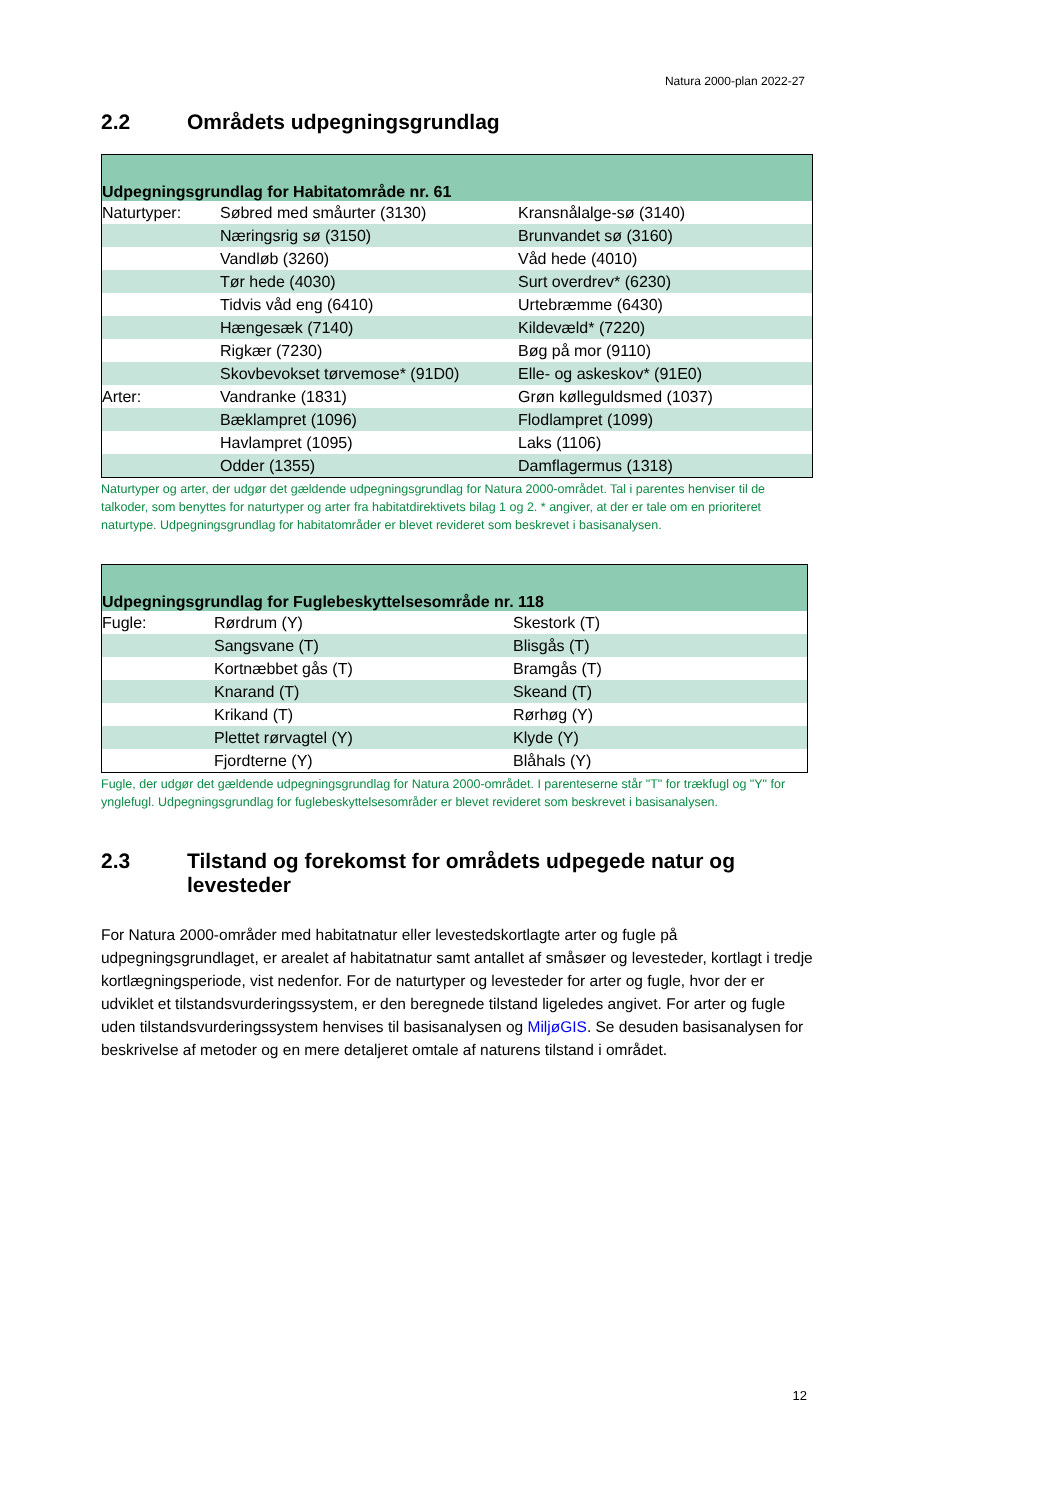Natura 2000-plan 2022-27
2.2 Områdets udpegningsgrundlag
| Udpegningsgrundlag for Habitatområde nr. 61 | | |
| --- | --- | --- |
| Naturtyper: | Søbred med småurter (3130) | Kransnålalge-sø (3140) |
| | Næringsrig sø (3150) | Brunvandet sø (3160) |
| | Vandløb (3260) | Våd hede (4010) |
| | Tør hede (4030) | Surt overdrev* (6230) |
| | Tidvis våd eng (6410) | Urtebræmme (6430) |
| | Hængesæk (7140) | Kildevæld* (7220) |
| | Rigkær (7230) | Bøg på mor (9110) |
| | Skovbevokset tørvemose* (91D0) | Elle- og askeskov* (91E0) |
| Arter: | Vandranke (1831) | Grøn kølleguldsmed (1037) |
| | Bæklampret (1096) | Flodlampret (1099) |
| | Havlampret (1095) | Laks (1106) |
| | Odder (1355) | Damflagermus (1318) |
Naturtyper og arter, der udgør det gældende udpegningsgrundlag for Natura 2000-området. Tal i parentes henviser til de talkoder, som benyttes for naturtyper og arter fra habitatdirektivets bilag 1 og 2. * angiver, at der er tale om en prioriteret naturtype. Udpegningsgrundlag for habitatområder er blevet revideret som beskrevet i basisanalysen.
| Udpegningsgrundlag for Fuglebeskyttelsesområde nr. 118 | | |
| --- | --- | --- |
| Fugle: | Rørdrum (Y) | Skestork (T) |
| | Sangsvane (T) | Blisgås (T) |
| | Kortnæbbet gås (T) | Bramgås (T) |
| | Knarand (T) | Skeand (T) |
| | Krikand (T) | Rørhøg (Y) |
| | Plettet rørvagtel (Y) | Klyde (Y) |
| | Fjordterne (Y) | Blåhals (Y) |
Fugle, der udgør det gældende udpegningsgrundlag for Natura 2000-området. I parenteserne står "T" for trækfugl og "Y" for ynglefugl. Udpegningsgrundlag for fuglebeskyttelsesområder er blevet revideret som beskrevet i basisanalysen.
2.3 Tilstand og forekomst for områdets udpegede natur og levesteder
For Natura 2000-områder med habitatnatur eller levestedskortlagte arter og fugle på udpegningsgrundlaget, er arealet af habitatnatur samt antallet af småsøer og levesteder, kortlagt i tredje kortlægningsperiode, vist nedenfor. For de naturtyper og levesteder for arter og fugle, hvor der er udviklet et tilstandsvurderingssystem, er den beregnede tilstand ligeledes angivet. For arter og fugle uden tilstandsvurderingssystem henvises til basisanalysen og MiljøGIS. Se desuden basisanalysen for beskrivelse af metoder og en mere detaljeret omtale af naturens tilstand i området.
12